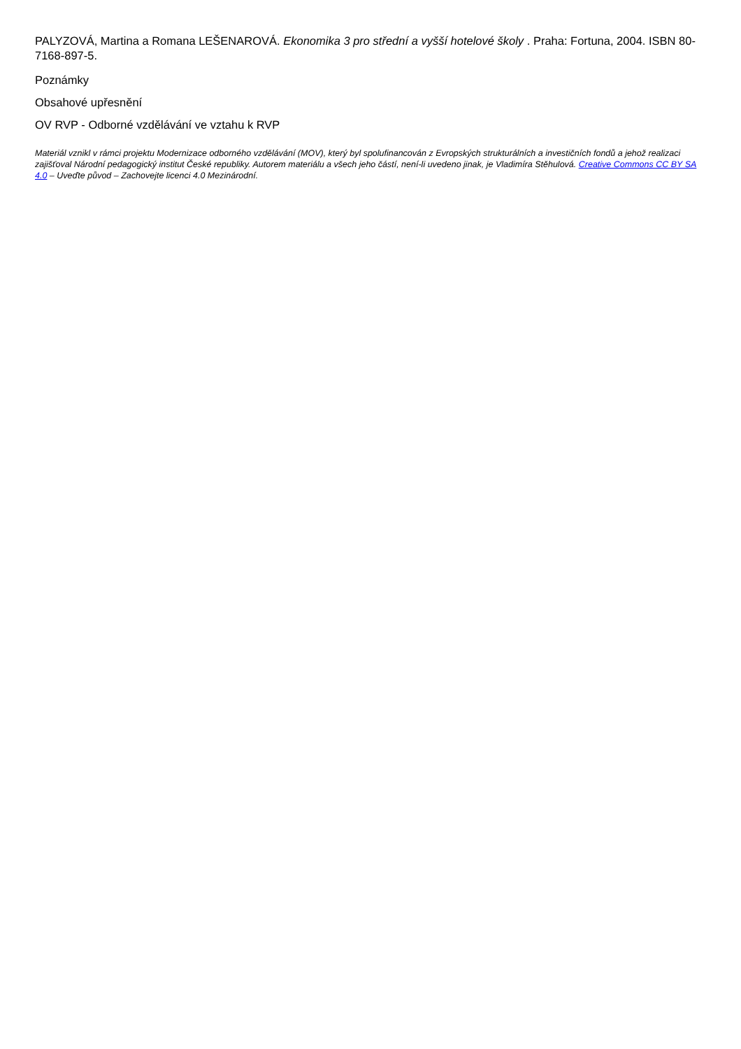PALYZOVÁ, Martina a Romana LEŠENAROVÁ. Ekonomika 3 pro střední a vyšší hotelové školy . Praha: Fortuna, 2004. ISBN 80-7168-897-5.
Poznámky
Obsahové upřesnění
OV RVP - Odborné vzdělávání ve vztahu k RVP
Materiál vznikl v rámci projektu Modernizace odborného vzdělávání (MOV), který byl spolufinancován z Evropských strukturálních a investičních fondů a jehož realizaci zajišťoval Národní pedagogický institut České republiky. Autorem materiálu a všech jeho částí, není-li uvedeno jinak, je Vladimíra Stěhulová. Creative Commons CC BY SA 4.0 – Uveďte původ – Zachovejte licenci 4.0 Mezinárodní.